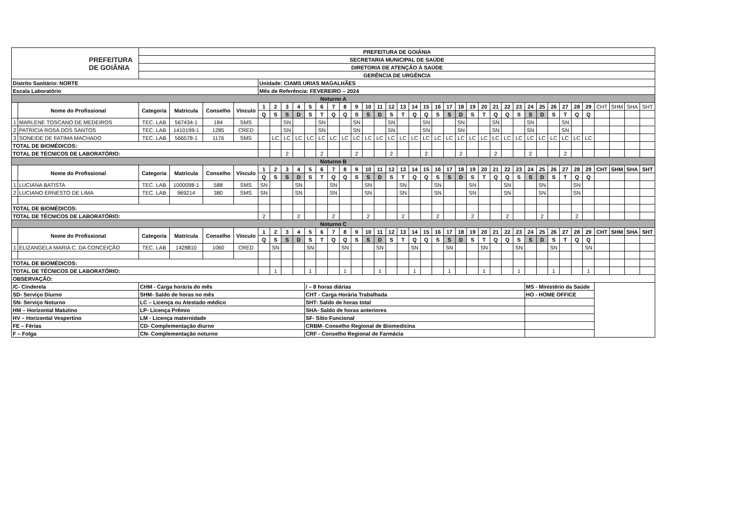| PREFEITURA DE GOIÂNIA | | PREFEITURA DE GOIÂNIA | | | | | | | | | | | | | | | | | | | | | | | | | | | | | | | | | | | | |
| | | SECRETARIA MUNICIPAL DE SAÚDE | | | | | | | | | | | | | | | | | | | | | | | | | | | | | | | | | | | | |
| | | DIRETORIA DE ATENÇÃO À SAÚDE | | | | | | | | | | | | | | | | | | | | | | | | | | | | | | | | | | | | |
| | | GERÊNCIA DE URGÊNCIA | | | | | | | | | | | | | | | | | | | | | | | | | | | | | | | | | | | | |
| Distrito Sanitário: NORTE | | | | | | Unidade: CIAMS URIAS MAGALHÃES | | | | | | | | | | | | | | | | | | | | | | | | | | | | | | | | |
| Escala Laboratório | | | | | | Mês de Referência: FEVEREIRO – 2024 | | | | | | | | | | | | | | | | | | | | | | | | | | | | | | | | |
| Noturno A | | | | | | | | | | | | | | | | | | | | | | | | | | | | | | | | | | | | | | |
| | Nome do Profissional | Categoria | Matricula | Conselho | Vínculo | 1 | 2 | 3 | 4 | 5 | 6 | 7 | 8 | 9 | 10 | 11 | 12 | 13 | 14 | 15 | 16 | 17 | 18 | 19 | 20 | 21 | 22 | 23 | 24 | 25 | 26 | 27 | 28 | 29 | CHT | SHM | SHA | SHT |
| | | | | | | Q | S | S | D | S | T | Q | Q | S | S | D | S | T | Q | Q | S | S | D | S | T | Q | Q | S | S | D | S | T | Q | Q | | | | |
| 1 | MARLENE TOSCANO DE MEDEIROS | TEC. LAB | 567434-1 | 184 | SMS | | | SN | | | SN | | | SN | | | SN | | | SN | | | SN | | | SN | | | SN | | | SN | | | | | | |
| 2 | PATRÍCIA ROSA DOS SANTOS | TEC. LAB | 1410199-1 | 1285 | CRED | | | SN | | | SN | | | SN | | | SN | | | SN | | | SN | | | SN | | | SN | | | SN | | | | | | |
| 3 | SONEIDE DE FATIMA MACHADO | TEC. LAB | 566578-1 | 1176 | SMS | | LC | LC | LC | LC | LC | LC | LC | LC | LC | LC | LC | LC | LC | LC | LC | LC | LC | LC | LC | LC | LC | LC | LC | LC | LC | LC | LC | LC | | | | |
| TOTAL DE BIOMÉDICOS: | | | | | | | | | | | | | | | | | | | | | | | | | | | | | | | | | | | | | | |
| TOTAL DE TÉCNICOS DE LABORATÓRIO: | | | | | | | | 2 | | | 2 | | | 2 | | | 2 | | | 2 | | | 2 | | | 2 | | | 2 | | | 2 | | | | | | |
| Noturno B | | | | | | | | | | | | | | | | | | | | | | | | | | | | | | | | | | | | | | |
| | Nome do Profissional | Categoria | Matricula | Conselho | Vínculo | 1 | 2 | 3 | 4 | 5 | 6 | 7 | 8 | 9 | 10 | 11 | 12 | 13 | 14 | 15 | 16 | 17 | 18 | 19 | 20 | 21 | 22 | 23 | 24 | 25 | 26 | 27 | 28 | 29 | CHT | SHM | SHA | SHT |
| | | | | | | Q | S | S | D | S | T | Q | Q | S | S | D | S | T | Q | Q | S | S | D | S | T | Q | Q | S | S | D | S | T | Q | Q | | | | |
| 1 | LUCIANA BATISTA | TEC. LAB | 1000098-1 | 588 | SMS | SN | | | SN | | | SN | | | SN | | | SN | | | SN | | | SN | | | SN | | | SN | | | SN | | | | | |
| 2 | LUCIANO ERNESTO DE LIMA | TEC. LAB | 969214 | 380 | SMS | SN | | | SN | | | SN | | | SN | | | SN | | | SN | | | SN | | | SN | | | SN | | | SN | | | | | |
| TOTAL DE BIOMÉDICOS: | | | | | | | | | | | | | | | | | | | | | | | | | | | | | | | | | | | | | | |
| TOTAL DE TÉCNICOS DE LABORATÓRIO: | | | | | | 2 | | | 2 | | | 2 | | | 2 | | | 2 | | | 2 | | | 2 | | | 2 | | | 2 | | | 2 | | | | | |
| Noturno C | | | | | | | | | | | | | | | | | | | | | | | | | | | | | | | | | | | | | | |
| | Nome do Profissional | Categoria | Matricula | Conselho | Vínculo | 1 | 2 | 3 | 4 | 5 | 6 | 7 | 8 | 9 | 10 | 11 | 12 | 13 | 14 | 15 | 16 | 17 | 18 | 19 | 20 | 21 | 22 | 23 | 24 | 25 | 26 | 27 | 28 | 29 | CHT | SHM | SHA | SHT |
| | | | | | | Q | S | S | D | S | T | Q | Q | S | S | D | S | T | Q | Q | S | S | D | S | T | Q | Q | S | S | D | S | T | Q | Q | | | | |
| 1 | ELIZANGELA MARIA C. DA CONCEIÇÃO | TEC. LAB | 1428810 | 1060 | CRED | | SN | | | SN | | | SN | | | SN | | | SN | | | SN | | | SN | | | SN | | | SN | | | SN | | | | |
| TOTAL DE BIOMÉDICOS: | | | | | | | | | | | | | | | | | | | | | | | | | | | | | | | | | | | | | | |
| TOTAL DE TÉCNICOS DE LABORATÓRIO: | | | | | | | 1 | | | 1 | | | 1 | | | 1 | | | 1 | | | 1 | | | 1 | | | 1 | | | 1 | | | 1 | | | | |
| OBSERVAÇÃO: | | | | | | | | | | | | | | | | | | | | | | | | | | | | | | | | | | | | | | |
| /C- Cinderela | | CHM - Carga horária do mês | | | | | | | | / – 8 horas diárias | | | | | | | | | | | | | | | | | | | MS - Ministério da Saúde | | | | | | | | | |
| SD- Serviço Diurno | | SHM- Saldo de horas no mês | | | | | | | | CHT - Carga Horária Trabalhada | | | | | | | | | | | | | | | | | | | HO - HOME OFFICE | | | | | | | | | |
| SN- Serviço Noturno | | LC – Licença ou Atestado médico | | | | | | | | SHT- Saldo de horas total | | | | | | | | | | | | | | | | | | | | | | | | | | | | |
| HM – Horizontal Matutino | | LP- Licença Prêmio | | | | | | | | SHA- Saldo de horas anteriores | | | | | | | | | | | | | | | | | | | | | | | | | | | | |
| HV – Horizontal Vespertino | | LM - Licença maternidade | | | | | | | | SF- Sítio Funcional | | | | | | | | | | | | | | | | | | | | | | | | | | | | |
| FE – Férias | | CD- Complementação diurno | | | | | | | | CRBM- Conselho Regional de Biomedicina | | | | | | | | | | | | | | | | | | | | | | | | | | | | |
| F – Folga | | CN- Complementação noturno | | | | | | | | CRF - Conselho Regional de Farmácia | | | | | | | | | | | | | | | | | | | | | | | | | | | | |